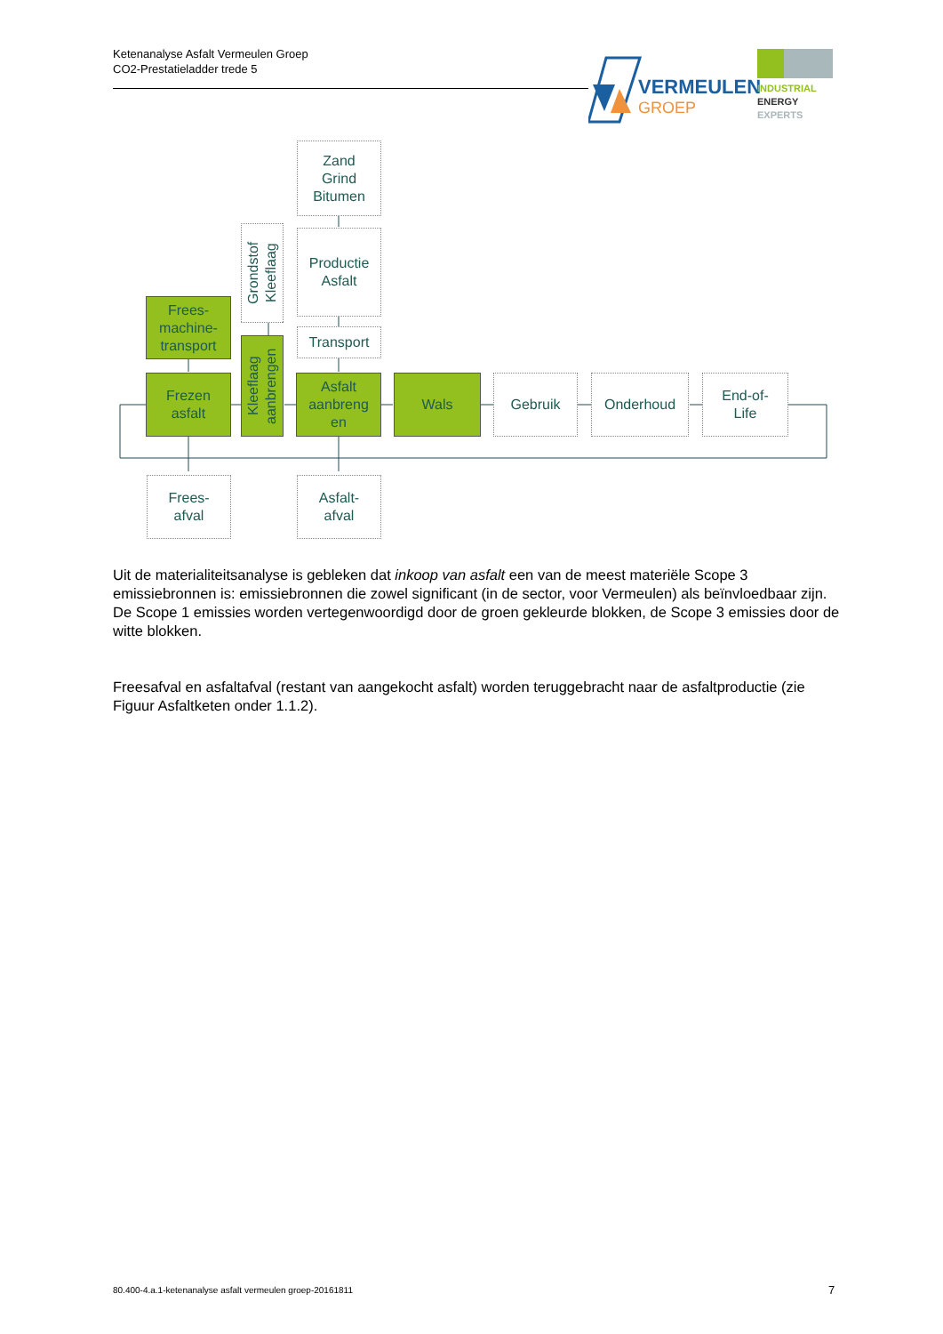Ketenanalyse Asfalt Vermeulen Groep
CO2-Prestatieladder trede 5
VERMEULEN
GROEP
INDUSTRIAL
ENERGY
EXPERTS
Zand
Grind
Bitumen
Productie
Asfalt
Grondstof Kleeflaag
Frees-
machine-
transport
Transport
Frezen
asfalt
Kleeflaag aanbrengen
Asfalt
aanbreng
en
Wals Gebruik Onderhoud
End-of-
Life
Frees-
afval
Asfalt-
afval
Uit de materialiteitsanalyse is gebleken dat inkoop van asfalt een van de meest materiële Scope 3 emissiebronnen is: emissiebronnen die zowel significant (in de sector, voor Vermeulen) als beïnvloedbaar zijn. De Scope 1 emissies worden vertegenwoordigd door de groen gekleurde blokken, de Scope 3 emissies door de witte blokken.
Freesafval en asfaltafval (restant van aangekocht asfalt) worden teruggebracht naar de asfaltproductie (zie Figuur Asfaltketen onder 1.1.2).
80.400-4.a.1-ketenanalyse asfalt vermeulen groep-20161811
7